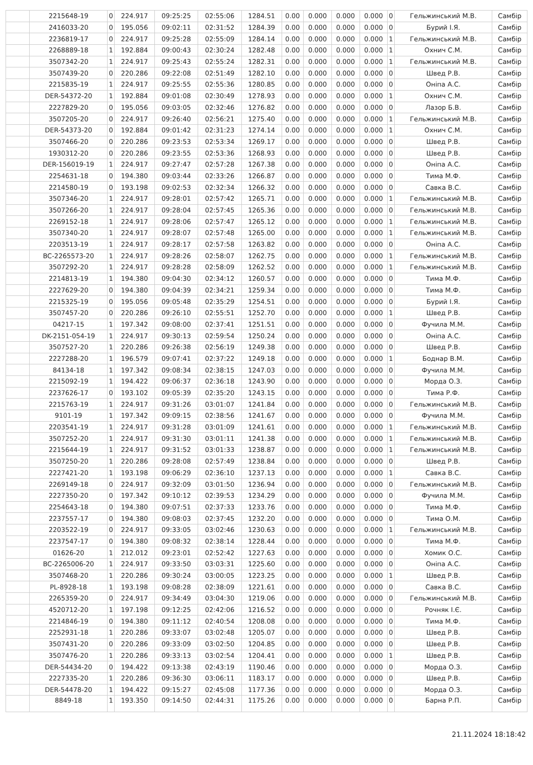| | 2215648-19 | 0 | 224.917 | 09:25:25 | 02:55:06 | 1284.51 | 0.00 | 0.000 | 0.000 | 0.000 | 0 | Гельжинський М.В. | Самбір |
| | 2416033-20 | 0 | 195.056 | 09:02:11 | 02:31:52 | 1284.39 | 0.00 | 0.000 | 0.000 | 0.000 | 0 | Бурий І.Я. | Самбір |
| | 2236819-17 | 0 | 224.917 | 09:25:28 | 02:55:09 | 1284.14 | 0.00 | 0.000 | 0.000 | 0.000 | 1 | Гельжинський М.В. | Самбір |
| | 2268889-18 | 1 | 192.884 | 09:00:43 | 02:30:24 | 1282.48 | 0.00 | 0.000 | 0.000 | 0.000 | 1 | Охнич С.М. | Самбір |
| | 3507342-20 | 1 | 224.917 | 09:25:43 | 02:55:24 | 1282.31 | 0.00 | 0.000 | 0.000 | 0.000 | 1 | Гельжинський М.В. | Самбір |
| | 3507439-20 | 0 | 220.286 | 09:22:08 | 02:51:49 | 1282.10 | 0.00 | 0.000 | 0.000 | 0.000 | 0 | Швед Р.В. | Самбір |
| | 2215835-19 | 1 | 224.917 | 09:25:55 | 02:55:36 | 1280.85 | 0.00 | 0.000 | 0.000 | 0.000 | 0 | Оніпа А.С. | Самбір |
| | DER-54372-20 | 1 | 192.884 | 09:01:08 | 02:30:49 | 1278.93 | 0.00 | 0.000 | 0.000 | 0.000 | 1 | Охнич С.М. | Самбір |
| | 2227829-20 | 0 | 195.056 | 09:03:05 | 02:32:46 | 1276.82 | 0.00 | 0.000 | 0.000 | 0.000 | 0 | Лазор Б.В. | Самбір |
| | 3507205-20 | 0 | 224.917 | 09:26:40 | 02:56:21 | 1275.40 | 0.00 | 0.000 | 0.000 | 0.000 | 1 | Гельжинський М.В. | Самбір |
| | DER-54373-20 | 0 | 192.884 | 09:01:42 | 02:31:23 | 1274.14 | 0.00 | 0.000 | 0.000 | 0.000 | 1 | Охнич С.М. | Самбір |
| | 3507466-20 | 0 | 220.286 | 09:23:53 | 02:53:34 | 1269.17 | 0.00 | 0.000 | 0.000 | 0.000 | 0 | Швед Р.В. | Самбір |
| | 1930312-20 | 0 | 220.286 | 09:23:55 | 02:53:36 | 1268.93 | 0.00 | 0.000 | 0.000 | 0.000 | 0 | Швед Р.В. | Самбір |
| | DER-156019-19 | 1 | 224.917 | 09:27:47 | 02:57:28 | 1267.38 | 0.00 | 0.000 | 0.000 | 0.000 | 0 | Оніпа А.С. | Самбір |
| | 2254631-18 | 0 | 194.380 | 09:03:44 | 02:33:26 | 1266.87 | 0.00 | 0.000 | 0.000 | 0.000 | 0 | Тима М.Ф. | Самбір |
| | 2214580-19 | 0 | 193.198 | 09:02:53 | 02:32:34 | 1266.32 | 0.00 | 0.000 | 0.000 | 0.000 | 0 | Савка В.С. | Самбір |
| | 3507346-20 | 1 | 224.917 | 09:28:01 | 02:57:42 | 1265.71 | 0.00 | 0.000 | 0.000 | 0.000 | 1 | Гельжинський М.В. | Самбір |
| | 3507266-20 | 1 | 224.917 | 09:28:04 | 02:57:45 | 1265.36 | 0.00 | 0.000 | 0.000 | 0.000 | 0 | Гельжинський М.В. | Самбір |
| | 2269152-18 | 1 | 224.917 | 09:28:06 | 02:57:47 | 1265.12 | 0.00 | 0.000 | 0.000 | 0.000 | 1 | Гельжинський М.В. | Самбір |
| | 3507340-20 | 1 | 224.917 | 09:28:07 | 02:57:48 | 1265.00 | 0.00 | 0.000 | 0.000 | 0.000 | 1 | Гельжинський М.В. | Самбір |
| | 2203513-19 | 1 | 224.917 | 09:28:17 | 02:57:58 | 1263.82 | 0.00 | 0.000 | 0.000 | 0.000 | 0 | Оніпа А.С. | Самбір |
| | BC-2265573-20 | 1 | 224.917 | 09:28:26 | 02:58:07 | 1262.75 | 0.00 | 0.000 | 0.000 | 0.000 | 1 | Гельжинський М.В. | Самбір |
| | 3507292-20 | 1 | 224.917 | 09:28:28 | 02:58:09 | 1262.52 | 0.00 | 0.000 | 0.000 | 0.000 | 1 | Гельжинський М.В. | Самбір |
| | 2214813-19 | 1 | 194.380 | 09:04:30 | 02:34:12 | 1260.57 | 0.00 | 0.000 | 0.000 | 0.000 | 0 | Тима М.Ф. | Самбір |
| | 2227629-20 | 0 | 194.380 | 09:04:39 | 02:34:21 | 1259.34 | 0.00 | 0.000 | 0.000 | 0.000 | 0 | Тима М.Ф. | Самбір |
| | 2215325-19 | 0 | 195.056 | 09:05:48 | 02:35:29 | 1254.51 | 0.00 | 0.000 | 0.000 | 0.000 | 0 | Бурий І.Я. | Самбір |
| | 3507457-20 | 0 | 220.286 | 09:26:10 | 02:55:51 | 1252.70 | 0.00 | 0.000 | 0.000 | 0.000 | 1 | Швед Р.В. | Самбір |
| | 04217-15 | 1 | 197.342 | 09:08:00 | 02:37:41 | 1251.51 | 0.00 | 0.000 | 0.000 | 0.000 | 0 | Фучила М.М. | Самбір |
| | DK-2151-054-19 | 1 | 224.917 | 09:30:13 | 02:59:54 | 1250.24 | 0.00 | 0.000 | 0.000 | 0.000 | 0 | Оніпа А.С. | Самбір |
| | 3507527-20 | 1 | 220.286 | 09:26:38 | 02:56:19 | 1249.38 | 0.00 | 0.000 | 0.000 | 0.000 | 0 | Швед Р.В. | Самбір |
| | 2227288-20 | 1 | 196.579 | 09:07:41 | 02:37:22 | 1249.18 | 0.00 | 0.000 | 0.000 | 0.000 | 1 | Боднар В.М. | Самбір |
| | 84134-18 | 1 | 197.342 | 09:08:34 | 02:38:15 | 1247.03 | 0.00 | 0.000 | 0.000 | 0.000 | 0 | Фучила М.М. | Самбір |
| | 2215092-19 | 1 | 194.422 | 09:06:37 | 02:36:18 | 1243.90 | 0.00 | 0.000 | 0.000 | 0.000 | 0 | Морда О.З. | Самбір |
| | 2237626-17 | 0 | 193.102 | 09:05:39 | 02:35:20 | 1243.15 | 0.00 | 0.000 | 0.000 | 0.000 | 0 | Тима Р.Ф. | Самбір |
| | 2215763-19 | 1 | 224.917 | 09:31:26 | 03:01:07 | 1241.84 | 0.00 | 0.000 | 0.000 | 0.000 | 0 | Гельжинський М.В. | Самбір |
| | 9101-19 | 1 | 197.342 | 09:09:15 | 02:38:56 | 1241.67 | 0.00 | 0.000 | 0.000 | 0.000 | 0 | Фучила М.М. | Самбір |
| | 2203541-19 | 1 | 224.917 | 09:31:28 | 03:01:09 | 1241.61 | 0.00 | 0.000 | 0.000 | 0.000 | 1 | Гельжинський М.В. | Самбір |
| | 3507252-20 | 1 | 224.917 | 09:31:30 | 03:01:11 | 1241.38 | 0.00 | 0.000 | 0.000 | 0.000 | 1 | Гельжинський М.В. | Самбір |
| | 2215644-19 | 1 | 224.917 | 09:31:52 | 03:01:33 | 1238.87 | 0.00 | 0.000 | 0.000 | 0.000 | 1 | Гельжинський М.В. | Самбір |
| | 3507250-20 | 1 | 220.286 | 09:28:08 | 02:57:49 | 1238.84 | 0.00 | 0.000 | 0.000 | 0.000 | 0 | Швед Р.В. | Самбір |
| | 2227421-20 | 1 | 193.198 | 09:06:29 | 02:36:10 | 1237.13 | 0.00 | 0.000 | 0.000 | 0.000 | 1 | Савка В.С. | Самбір |
| | 2269149-18 | 0 | 224.917 | 09:32:09 | 03:01:50 | 1236.94 | 0.00 | 0.000 | 0.000 | 0.000 | 0 | Гельжинський М.В. | Самбір |
| | 2227350-20 | 0 | 197.342 | 09:10:12 | 02:39:53 | 1234.29 | 0.00 | 0.000 | 0.000 | 0.000 | 0 | Фучила М.М. | Самбір |
| | 2254643-18 | 0 | 194.380 | 09:07:51 | 02:37:33 | 1233.76 | 0.00 | 0.000 | 0.000 | 0.000 | 0 | Тима М.Ф. | Самбір |
| | 2237557-17 | 0 | 194.380 | 09:08:03 | 02:37:45 | 1232.20 | 0.00 | 0.000 | 0.000 | 0.000 | 0 | Тима О.М. | Самбір |
| | 2203522-19 | 0 | 224.917 | 09:33:05 | 03:02:46 | 1230.63 | 0.00 | 0.000 | 0.000 | 0.000 | 1 | Гельжинський М.В. | Самбір |
| | 2237547-17 | 0 | 194.380 | 09:08:32 | 02:38:14 | 1228.44 | 0.00 | 0.000 | 0.000 | 0.000 | 0 | Тима М.Ф. | Самбір |
| | 01626-20 | 1 | 212.012 | 09:23:01 | 02:52:42 | 1227.63 | 0.00 | 0.000 | 0.000 | 0.000 | 0 | Хомик О.С. | Самбір |
| | BC-2265006-20 | 1 | 224.917 | 09:33:50 | 03:03:31 | 1225.60 | 0.00 | 0.000 | 0.000 | 0.000 | 0 | Оніпа А.С. | Самбір |
| | 3507468-20 | 1 | 220.286 | 09:30:24 | 03:00:05 | 1223.25 | 0.00 | 0.000 | 0.000 | 0.000 | 1 | Швед Р.В. | Самбір |
| | PL-8928-18 | 1 | 193.198 | 09:08:28 | 02:38:09 | 1221.61 | 0.00 | 0.000 | 0.000 | 0.000 | 0 | Савка В.С. | Самбір |
| | 2265359-20 | 0 | 224.917 | 09:34:49 | 03:04:30 | 1219.06 | 0.00 | 0.000 | 0.000 | 0.000 | 0 | Гельжинський М.В. | Самбір |
| | 4520712-20 | 1 | 197.198 | 09:12:25 | 02:42:06 | 1216.52 | 0.00 | 0.000 | 0.000 | 0.000 | 0 | Рочняк І.Є. | Самбір |
| | 2214846-19 | 0 | 194.380 | 09:11:12 | 02:40:54 | 1208.08 | 0.00 | 0.000 | 0.000 | 0.000 | 0 | Тима М.Ф. | Самбір |
| | 2252931-18 | 1 | 220.286 | 09:33:07 | 03:02:48 | 1205.07 | 0.00 | 0.000 | 0.000 | 0.000 | 0 | Швед Р.В. | Самбір |
| | 3507431-20 | 0 | 220.286 | 09:33:09 | 03:02:50 | 1204.85 | 0.00 | 0.000 | 0.000 | 0.000 | 0 | Швед Р.В. | Самбір |
| | 3507476-20 | 1 | 220.286 | 09:33:13 | 03:02:54 | 1204.41 | 0.00 | 0.000 | 0.000 | 0.000 | 1 | Швед Р.В. | Самбір |
| | DER-54434-20 | 0 | 194.422 | 09:13:38 | 02:43:19 | 1190.46 | 0.00 | 0.000 | 0.000 | 0.000 | 0 | Морда О.З. | Самбір |
| | 2227335-20 | 1 | 220.286 | 09:36:30 | 03:06:11 | 1183.17 | 0.00 | 0.000 | 0.000 | 0.000 | 0 | Швед Р.В. | Самбір |
| | DER-54478-20 | 1 | 194.422 | 09:15:27 | 02:45:08 | 1177.36 | 0.00 | 0.000 | 0.000 | 0.000 | 0 | Морда О.З. | Самбір |
| | 8849-18 | 1 | 193.350 | 09:14:50 | 02:44:31 | 1175.26 | 0.00 | 0.000 | 0.000 | 0.000 | 0 | Барна Р.П. | Самбір |
21.11.2024 18:18:42